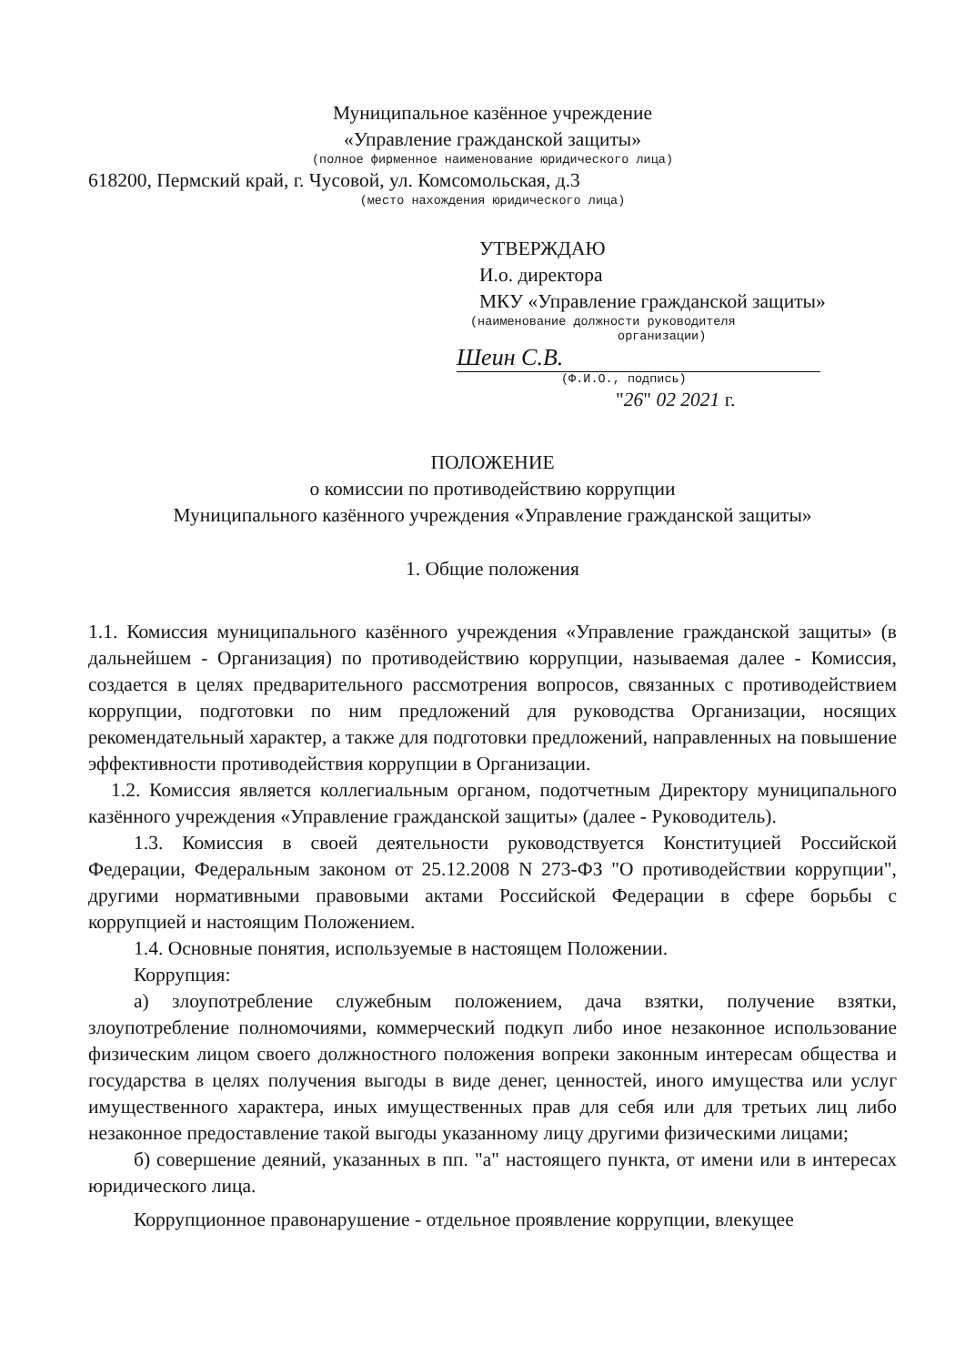Муниципальное казённое учреждение
«Управление гражданской защиты»
(полное фирменное наименование юридического лица)
618200, Пермский край, г. Чусовой, ул. Комсомольская, д.3
(место нахождения юридического лица)
УТВЕРЖДАЮ
И.о. директора
МКУ «Управление гражданской защиты»
(наименование должности руководителя
организации)
Шеин С.В.
(Ф.И.О., подпись)
"26" 02 2021 г.
ПОЛОЖЕНИЕ
о комиссии по противодействию коррупции
Муниципального казённого учреждения «Управление гражданской защиты»
1. Общие положения
1.1. Комиссия муниципального казённого учреждения «Управление гражданской защиты» (в дальнейшем - Организация) по противодействию коррупции, называемая далее - Комиссия, создается в целях предварительного рассмотрения вопросов, связанных с противодействием коррупции, подготовки по ним предложений для руководства Организации, носящих рекомендательный характер, а также для подготовки предложений, направленных на повышение эффективности противодействия коррупции в Организации.
1.2. Комиссия является коллегиальным органом, подотчетным Директору муниципального казённого учреждения «Управление гражданской защиты» (далее - Руководитель).
1.3. Комиссия в своей деятельности руководствуется Конституцией Российской Федерации, Федеральным законом от 25.12.2008 N 273-ФЗ "О противодействии коррупции", другими нормативными правовыми актами Российской Федерации в сфере борьбы с коррупцией и настоящим Положением.
1.4. Основные понятия, используемые в настоящем Положении.
Коррупция:
а) злоупотребление служебным положением, дача взятки, получение взятки, злоупотребление полномочиями, коммерческий подкуп либо иное незаконное использование физическим лицом своего должностного положения вопреки законным интересам общества и государства в целях получения выгоды в виде денег, ценностей, иного имущества или услуг имущественного характера, иных имущественных прав для себя или для третьих лиц либо незаконное предоставление такой выгоды указанному лицу другими физическими лицами;
б) совершение деяний, указанных в пп. "а" настоящего пункта, от имени или в интересах юридического лица.
Коррупционное правонарушение - отдельное проявление коррупции, влекущее